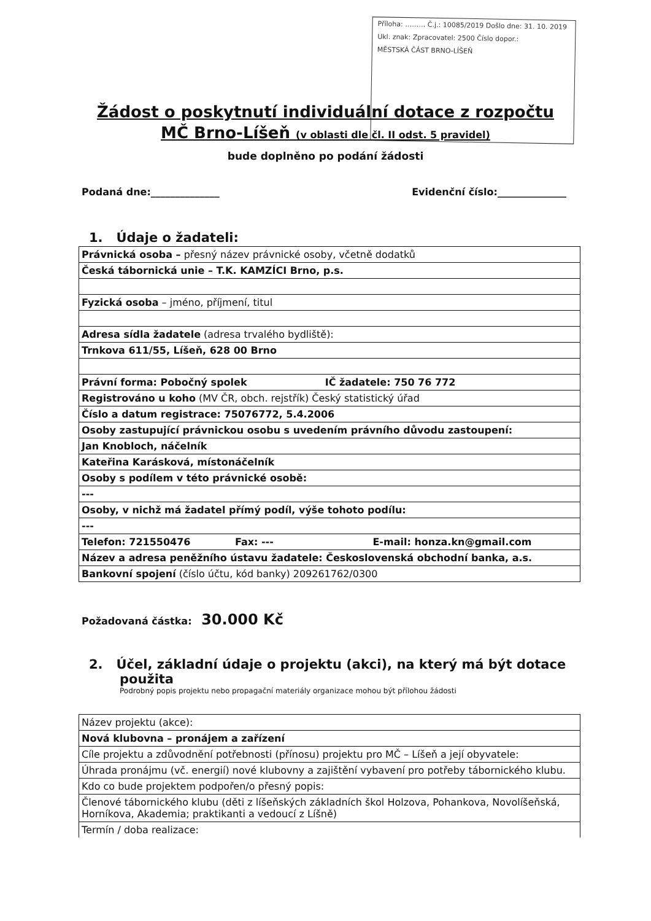Příloha: ……… Č.j.: 10085/2019 Došlo dne: 31. 10. 2019
Ukl. znak: Zpracovatel: 2500 Číslo dopor.:
MĚSTSKÁ ČÁST BRNO-LÍŠEŇ
Žádost o poskytnutí individuální dotace z rozpočtu
MČ Brno-Líšeň (v oblasti dle čl. II odst. 5 pravidel)
bude doplněno po podání žádosti
Podaná dne:______________ Evidenční číslo:______________
1. Údaje o žadateli:
| Právnická osoba – přesný název právnické osoby, včetně dodatků |
| Česká tábornická unie – T.K. KAMZÍCI Brno, p.s. |
| Fyzická osoba – jméno, příjmení, titul |
| Adresa sídla žadatele (adresa trvalého bydliště): |
| Trnkova 611/55, Líšeň, 628 00 Brno |
| Právní forma: Pobočný spolek IČ žadatele: 750 76 772 |
| Registrováno u koho (MV ČR, obch. rejstřík) Český statistický úřad |
| Číslo a datum registrace: 75076772, 5.4.2006 |
| Osoby zastupující právnickou osobu s uvedením právního důvodu zastoupení: |
| Jan Knobloch, náčelník |
| Kateřina Karásková, místonáčelník |
| Osoby s podílem v této právnické osobě: |
| --- |
| Osoby, v nichž má žadatel přímý podíl, výše tohoto podílu: |
| --- |
| Telefon: 721550476 Fax: --- E-mail: honza.kn@gmail.com |
| Název a adresa peněžního ústavu žadatele: Československá obchodní banka, a.s. |
| Bankovní spojení (číslo účtu, kód banky) 209261762/0300 |
Požadovaná částka: 30.000 Kč
2. Účel, základní údaje o projektu (akci), na který má být dotace
použita
Podrobný popis projektu nebo propagační materiály organizace mohou být přílohou žádosti
| Název projektu (akce): |
| Nová klubovna – pronájem a zařízení |
| Cíle projektu a zdůvodnění potřebnosti (přínosu) projektu pro MČ – Líšeň a její obyvatele: |
| Úhrada pronájmu (vč. energií) nové klubovny a zajištění vybavení pro potřeby tábornického klubu. |
| Kdo co bude projektem podpořen/o přesný popis: |
| Členové tábornického klubu (děti z líšeňských základních škol Holzova, Pohankova, Novolíšeňská, Horníkova, Akademia; praktikanti a vedoucí z Líšně) |
| Termín / doba realizace: |